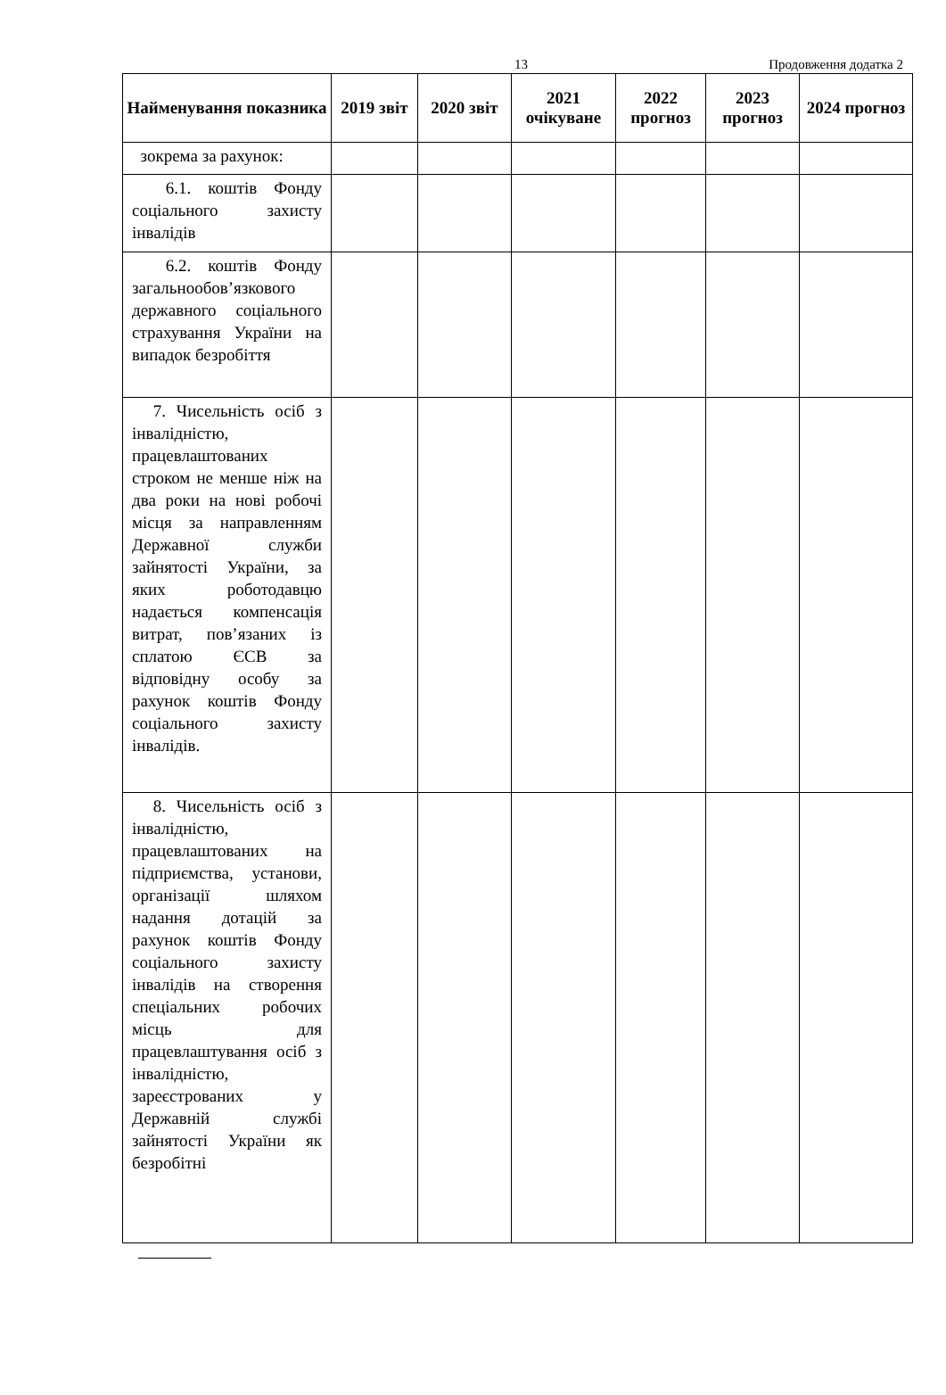13 Продовження додатка 2
| Найменування показника | 2019 звіт | 2020 звіт | 2021 очікуване | 2022 прогноз | 2023 прогноз | 2024 прогноз |
| --- | --- | --- | --- | --- | --- | --- |
| зокрема за рахунок: | | | | | | |
| 6.1. коштів Фонду соціального захисту інвалідів | | | | | | |
| 6.2. коштів Фонду загальнообов’язкового державного соціального страхування України на випадок безробіття | | | | | | |
| 7. Чисельність осіб з інвалідністю, працевлаштованих строком не менше ніж на два роки на нові робочі місця за направленням Державної служби зайнятості України, за яких роботодавцю надається компенсація витрат, пов’язаних із сплатою ЄСВ за відповідну особу за рахунок коштів Фонду соціального захисту інвалідів. | | | | | | |
| 8. Чисельність осіб з інвалідністю, працевлаштованих на підприємства, установи, організації шляхом надання дотацій за рахунок коштів Фонду соціального захисту інвалідів на створення спеціальних робочих місць для працевлаштування осіб з інвалідністю, зареєстрованих у Державній службі зайнятості України як безробітні | | | | | | |